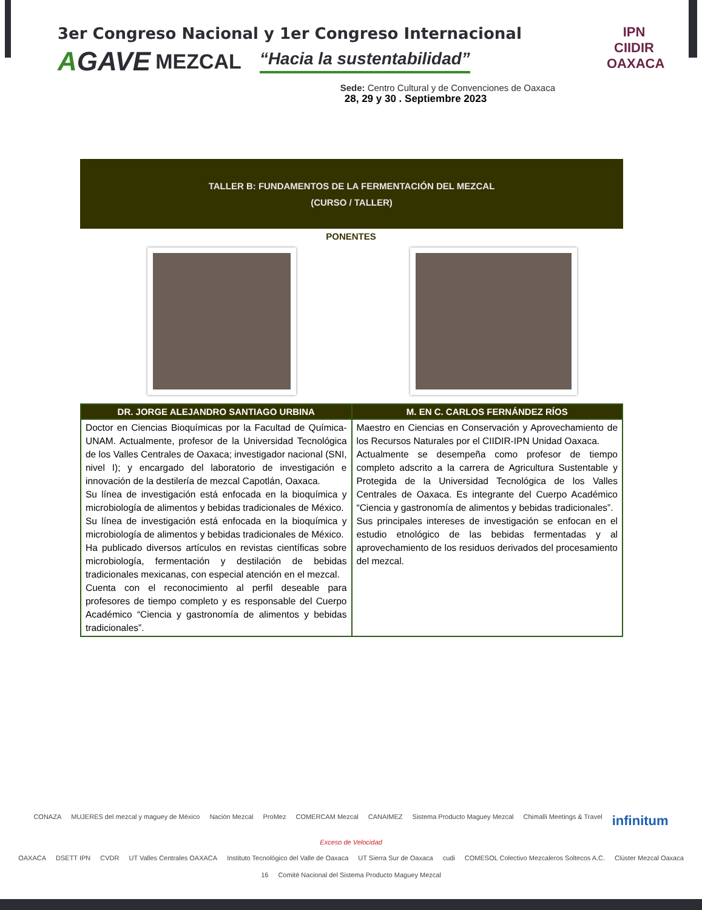3er Congreso Nacional y 1er Congreso Internacional
AGAVE MEZCAL “Hacia la sustentabilidad”
Sede: Centro Cultural y de Convenciones de Oaxaca
28, 29 y 30 . Septiembre 2023
IPN
CIIDIR
OAXACA
TALLER B: FUNDAMENTOS DE LA FERMENTACIÓN DEL MEZCAL
(CURSO / TALLER)
PONENTES
| DR. JORGE ALEJANDRO SANTIAGO URBINA | M. EN C. CARLOS FERNÁNDEZ RÍOS |
| --- | --- |
| Doctor en Ciencias Bioquímicas por la Facultad de Química-UNAM. Actualmente, profesor de la Universidad Tecnológica de los Valles Centrales de Oaxaca; investigador nacional (SNI, nivel I); y encargado del laboratorio de investigación e innovación de la destilería de mezcal Capotlán, Oaxaca. Su línea de investigación está enfocada en la bioquímica y microbiología de alimentos y bebidas tradicionales de México. Su línea de investigación está enfocada en la bioquímica y microbiología de alimentos y bebidas tradicionales de México. Ha publicado diversos artículos en revistas científicas sobre microbiología, fermentación y destilación de bebidas tradicionales mexicanas, con especial atención en el mezcal. Cuenta con el reconocimiento al perfil deseable para profesores de tiempo completo y es responsable del Cuerpo Académico “Ciencia y gastronomía de alimentos y bebidas tradicionales”. | Maestro en Ciencias en Conservación y Aprovechamiento de los Recursos Naturales por el CIIDIR-IPN Unidad Oaxaca. Actualmente se desempeña como profesor de tiempo completo adscrito a la carrera de Agricultura Sustentable y Protegida de la Universidad Tecnológica de los Valles Centrales de Oaxaca. Es integrante del Cuerpo Académico “Ciencia y gastronomía de alimentos y bebidas tradicionales”. Sus principales intereses de investigación se enfocan en el estudio etnológico de las bebidas fermentadas y al aprovechamiento de los residuos derivados del procesamiento del mezcal. |
CONAZA MUJERES del mezcal y maguey de México Nación Mezcal ProMez COMERCAM Mezcal CANAIMEZ Sistema Producto Maguey Mezcal Chimalli Meetings & Travel infinitum Exceso de Velocidad
OAXACA DSETT IPN CVDR UT Valles Centrales OAXACA Instituto Tecnológico del Valle de Oaxaca UT Sierra Sur de Oaxaca cudi COMESOL Colectivo Mezcaleros Soltecos A.C. Clúster Mezcal Oaxaca 16 Comité Nacional del Sistema Producto Maguey Mezcal